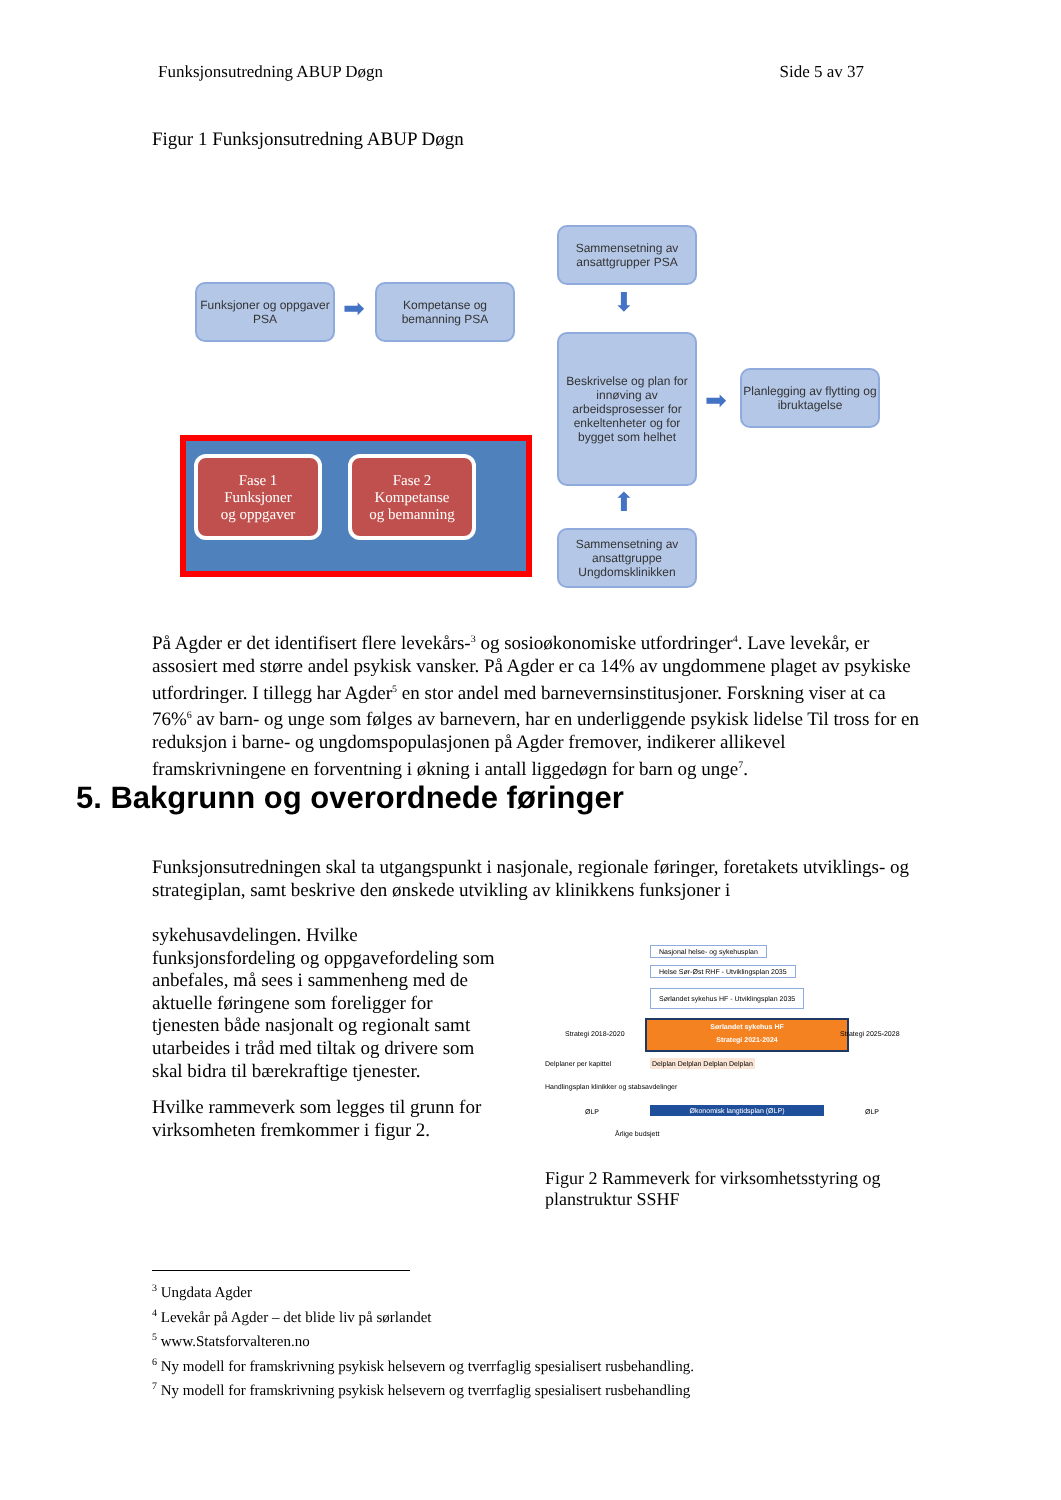Funksjonsutredning ABUP Døgn Side 5 av 37
Figur 1 Funksjonsutredning ABUP Døgn
Funksjoner og oppgaver PSA
➡
Kompetanse og bemanning PSA
Sammensetning av ansattgrupper PSA
⬇
Beskrivelse og plan for innøving av arbeidsprosesser for enkeltenheter og for bygget som helhet
➡
Planlegging av flytting og ibruktagelse
⬆
Sammensetning av ansattgruppe Ungdomsklinikken
Fase 1
Funksjoner
og oppgaver
Fase 2
Kompetanse
og bemanning
På Agder er det identifisert flere levekårs-<sup>3</sup> og sosioøkonomiske utfordringer<sup>4</sup>. Lave levekår, er assosiert med større andel psykisk vansker. På Agder er ca 14% av ungdommene plaget av psykiske utfordringer. I tillegg har Agder<sup>5</sup> en stor andel med barnevernsinstitusjoner. Forskning viser at ca 76%<sup>6</sup> av barn- og unge som følges av barnevern, har en underliggende psykisk lidelse Til tross for en reduksjon i barne- og ungdomspopulasjonen på Agder fremover, indikerer allikevel framskrivningene en forventning i økning i antall liggedøgn for barn og unge<sup>7</sup>.
5. Bakgrunn og overordnede føringer
Funksjonsutredningen skal ta utgangspunkt i nasjonale, regionale føringer, foretakets utviklings- og strategiplan, samt beskrive den ønskede utvikling av klinikkens funksjoner i
sykehusavdelingen. Hvilke funksjonsfordeling og oppgavefordeling som anbefales, må sees i sammenheng med de aktuelle føringene som foreligger for tjenesten både nasjonalt og regionalt samt utarbeides i tråd med tiltak og drivere som skal bidra til bærekraftige tjenester.
Hvilke rammeverk som legges til grunn for virksomheten fremkommer i figur 2.
Nasjonal helse- og sykehusplan
Helse Sør-Øst RHF - Utviklingsplan 2035
Sørlandet sykehus HF - Utviklingsplan 2035
Strategi 2018-2020
Sørlandet sykehus HF
Strategi 2021-2024
Strategi 2025-2028
Delplaner per kapittel
Delplan Delplan Delplan Delplan
Handlingsplan klinikker og stabsavdelinger
ØLP Økonomisk langtidsplan (ØLP) ØLP
Årlige budsjett
Figur 2 Rammeverk for virksomhetsstyring og planstruktur SSHF
<sup>3</sup> Ungdata Agder
<sup>4</sup> Levekår på Agder – det blide liv på sørlandet
<sup>5</sup> www.Statsforvalteren.no
<sup>6</sup> Ny modell for framskrivning psykisk helsevern og tverrfaglig spesialisert rusbehandling.
<sup>7</sup> Ny modell for framskrivning psykisk helsevern og tverrfaglig spesialisert rusbehandling